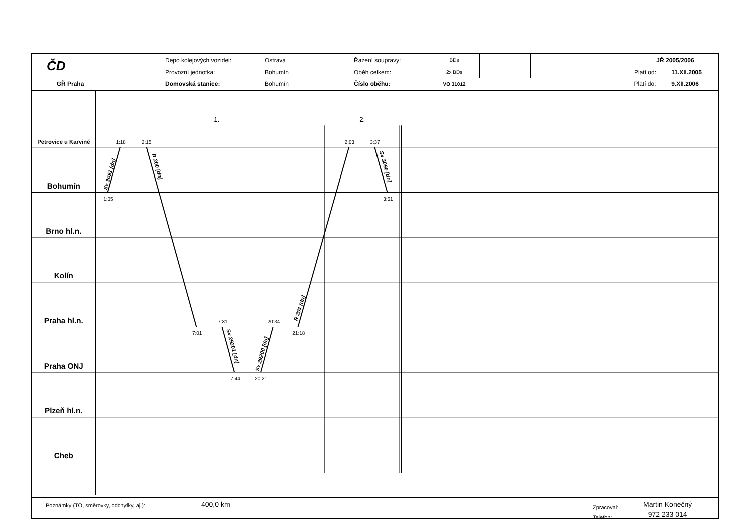| ČD | | Depo kolejových vozidel: | Ostrava | Řazení soupravy: | BDs | | | | JŘ 2005/2006 | |
| | | Provozní jednotka: | Bohumín | Oběh celkem: | 2x BDs | | | | Platí od: | 11.XII.2005 |
| GŘ Praha | | Domovská stanice: | Bohumín | Číslo oběhu: | VO 31012 | | | | Platí do: | 9.XII.2006 |
Petrovice u Karviné
Bohumín
Brno hl.n.
Kolín
Praha hl.n.
Praha ONJ
Plzeň hl.n.
Cheb
1.
2.
1:18
2:15
2:03
3:37
1:05
3:51
7:31
20:34
7:01
21:18
7:44
20:21
Sv 3091 [dn]
R 200 [dn]
R 201 [dn]
Sv 3090 [dn]
Sv 29201 [dn]
Sv 29200 [dn]
Poznámky (TO, směrovky, odchylky, aj.):
400,0 km
Zpracoval:
Telefon:
Martin Konečný
972 233 014